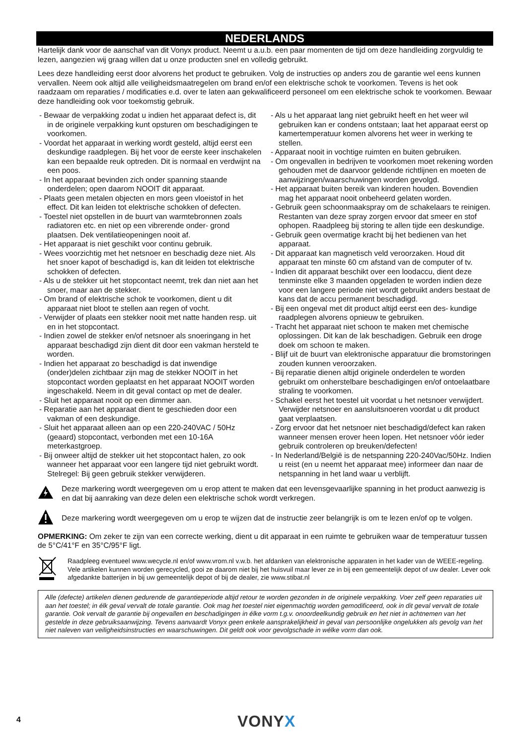NEDERLANDS
Hartelijk dank voor de aanschaf van dit Vonyx product. Neemt u a.u.b. een paar momenten de tijd om deze handleiding zorgvuldig te lezen, aangezien wij graag willen dat u onze producten snel en volledig gebruikt.
Lees deze handleiding eerst door alvorens het product te gebruiken. Volg de instructies op anders zou de garantie wel eens kunnen vervallen. Neem ook altijd alle veiligheidsmaatregelen om brand en/of een elektrische schok te voorkomen. Tevens is het ook raadzaam om reparaties / modificaties e.d. over te laten aan gekwalificeerd personeel om een elektrische schok te voorkomen. Bewaar deze handleiding ook voor toekomstig gebruik.
- Bewaar de verpakking zodat u indien het apparaat defect is, dit in de originele verpakking kunt opsturen om beschadigingen te voorkomen.
- Voordat het apparaat in werking wordt gesteld, altijd eerst een deskundige raadplegen. Bij het voor de eerste keer inschakelen kan een bepaalde reuk optreden. Dit is normaal en verdwijnt na een poos.
- In het apparaat bevinden zich onder spanning staande onderdelen; open daarom NOOIT dit apparaat.
- Plaats geen metalen objecten en mors geen vloeistof in het effect. Dit kan leiden tot elektrische schokken of defecten.
- Toestel niet opstellen in de buurt van warmtebronnen zoals radiatoren etc. en niet op een vibrerende onder- grond plaatsen. Dek ventilatieopeningen nooit af.
- Het apparaat is niet geschikt voor continu gebruik.
- Wees voorzichtig met het netsnoer en beschadig deze niet. Als het snoer kapot of beschadigd is, kan dit leiden tot elektrische schokken of defecten.
- Als u de stekker uit het stopcontact neemt, trek dan niet aan het snoer, maar aan de stekker.
- Om brand of elektrische schok te voorkomen, dient u dit apparaat niet bloot te stellen aan regen of vocht.
- Verwijder of plaats een stekker nooit met natte handen resp. uit en in het stopcontact.
- Indien zowel de stekker en/of netsnoer als snoeringang in het apparaat beschadigd zijn dient dit door een vakman hersteld te worden.
- Indien het apparaat zo beschadigd is dat inwendige (onder)delen zichtbaar zijn mag de stekker NOOIT in het stopcontact worden geplaatst en het apparaat NOOIT worden ingeschakeld. Neem in dit geval contact op met de dealer.
- Sluit het apparaat nooit op een dimmer aan.
- Reparatie aan het apparaat dient te geschieden door een vakman of een deskundige.
- Sluit het apparaat alleen aan op een 220-240VAC / 50Hz (geaard) stopcontact, verbonden met een 10-16A meterkastgroep.
- Bij onweer altijd de stekker uit het stopcontact halen, zo ook wanneer het apparaat voor een langere tijd niet gebruikt wordt. Stelregel: Bij geen gebruik stekker verwijderen.
- Als u het apparaat lang niet gebruikt heeft en het weer wil gebruiken kan er condens ontstaan; laat het apparaat eerst op kamertemperatuur komen alvorens het weer in werking te stellen.
- Apparaat nooit in vochtige ruimten en buiten gebruiken.
- Om ongevallen in bedrijven te voorkomen moet rekening worden gehouden met de daarvoor geldende richtlijnen en moeten de aanwijzingen/waarschuwingen worden gevolgd.
- Het apparaat buiten bereik van kinderen houden. Bovendien mag het apparaat nooit onbeheerd gelaten worden.
- Gebruik geen schoonmaakspray om de schakelaars te reinigen. Restanten van deze spray zorgen ervoor dat smeer en stof ophopen. Raadpleeg bij storing te allen tijde een deskundige.
- Gebruik geen overmatige kracht bij het bedienen van het apparaat.
- Dit apparaat kan magnetisch veld veroorzaken. Houd dit apparaat ten minste 60 cm afstand van de computer of tv.
- Indien dit apparaat beschikt over een loodaccu, dient deze tenminste elke 3 maanden opgeladen te worden indien deze voor een langere periode niet wordt gebruikt anders bestaat de kans dat de accu permanent beschadigd.
- Bij een ongeval met dit product altijd eerst een des- kundige raadplegen alvorens opnieuw te gebruiken.
- Tracht het apparaat niet schoon te maken met chemische oplossingen. Dit kan de lak beschadigen. Gebruik een droge doek om schoon te maken.
- Blijf uit de buurt van elektronische apparatuur die bromstoringen zouden kunnen veroorzaken.
- Bij reparatie dienen altijd originele onderdelen te worden gebruikt om onherstelbare beschadigingen en/of ontoelaatbare straling te voorkomen.
- Schakel eerst het toestel uit voordat u het netsnoer verwijdert. Verwijder netsnoer en aansluitsnoeren voordat u dit product gaat verplaatsen.
- Zorg ervoor dat het netsnoer niet beschadigd/defect kan raken wanneer mensen erover heen lopen. Het netsnoer vóór ieder gebruik controleren op breuken/defecten!
- In Nederland/België is de netspanning 220-240Vac/50Hz. Indien u reist (en u neemt het apparaat mee) informeer dan naar de netspanning in het land waar u verblijft.
Deze markering wordt weergegeven om u erop attent te maken dat een levensgevaarlijke spanning in het product aanwezig is en dat bij aanraking van deze delen een elektrische schok wordt verkregen.
Deze markering wordt weergegeven om u erop te wijzen dat de instructie zeer belangrijk is om te lezen en/of op te volgen.
OPMERKING: Om zeker te zijn van een correcte werking, dient u dit apparaat in een ruimte te gebruiken waar de temperatuur tussen de 5°C/41°F en 35°C/95°F ligt.
Raadpleeg eventueel www.wecycle.nl en/of www.vrom.nl v.w.b. het afdanken van elektronische apparaten in het kader van de WEEE-regeling. Vele artikelen kunnen worden gerecycled, gooi ze daarom niet bij het huisvuil maar lever ze in bij een gemeentelijk depot of uw dealer. Lever ook afgedankte batterijen in bij uw gemeentelijk depot of bij de dealer, zie www.stibat.nl
Alle (defecte) artikelen dienen gedurende de garantieperiode altijd retour te worden gezonden in de originele verpakking. Voer zelf geen reparaties uit aan het toestel; in élk geval vervalt de totale garantie. Ook mag het toestel niet eigenmachtig worden gemodificeerd, ook in dit geval vervalt de totale garantie. Ook vervalt de garantie bij ongevallen en beschadigingen in élke vorm t.g.v. onoordeelkundig gebruik en het niet in achtnemen van het gestelde in deze gebruiksaanwijzing. Tevens aanvaardt Vonyx geen enkele aansprakelijkheid in geval van persoonlijke ongelukken als gevolg van het niet naleven van veiligheidsinstructies en waarschuwingen. Dit geldt ook voor gevolgschade in wélke vorm dan ook.
4 VONYX